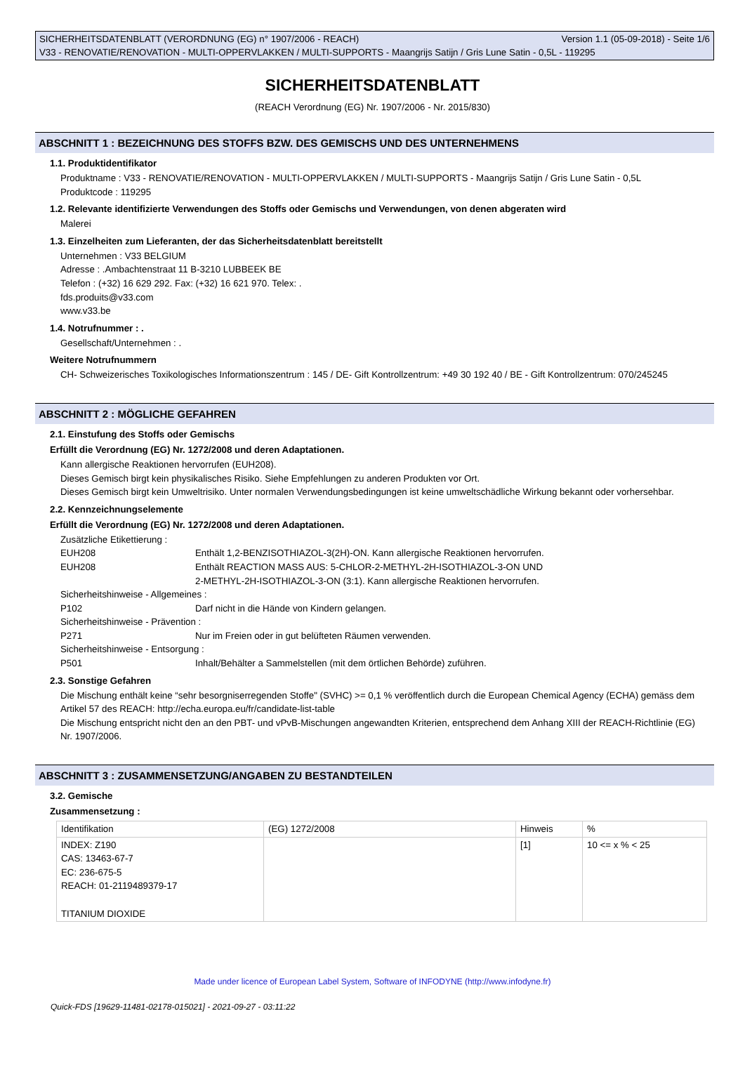SICHERHEITSDATENBLATT (VERORDNUNG (EG) n° 1907/2006 - REACH) Version 1.1 (05-09-2018) - Seite 1/6
V33 - RENOVATIE/RENOVATION - MULTI-OPPERVLAKKEN / MULTI-SUPPORTS - Maangrijs Satijn / Gris Lune Satin - 0,5L - 119295
SICHERHEITSDATENBLATT
(REACH Verordnung (EG) Nr. 1907/2006 - Nr. 2015/830)
ABSCHNITT 1 : BEZEICHNUNG DES STOFFS BZW. DES GEMISCHS UND DES UNTERNEHMENS
1.1. Produktidentifikator
Produktname : V33 - RENOVATIE/RENOVATION - MULTI-OPPERVLAKKEN / MULTI-SUPPORTS - Maangrijs Satijn / Gris Lune Satin - 0,5L
Produktcode : 119295
1.2. Relevante identifizierte Verwendungen des Stoffs oder Gemischs und Verwendungen, von denen abgeraten wird
Malerei
1.3. Einzelheiten zum Lieferanten, der das Sicherheitsdatenblatt bereitstellt
Unternehmen : V33 BELGIUM
Adresse : .Ambachtenstraat 11 B-3210 LUBBEEK BE
Telefon : (+32) 16 629 292. Fax: (+32) 16 621 970. Telex: .
fds.produits@v33.com
www.v33.be
1.4. Notrufnummer : .
Gesellschaft/Unternehmen : .
Weitere Notrufnummern
CH- Schweizerisches Toxikologisches Informationszentrum : 145 / DE- Gift Kontrollzentrum: +49 30 192 40 / BE - Gift Kontrollzentrum: 070/245245
ABSCHNITT 2 : MÖGLICHE GEFAHREN
2.1. Einstufung des Stoffs oder Gemischs
Erfüllt die Verordnung (EG) Nr. 1272/2008 und deren Adaptationen.
Kann allergische Reaktionen hervorrufen (EUH208).
Dieses Gemisch birgt kein physikalisches Risiko. Siehe Empfehlungen zu anderen Produkten vor Ort.
Dieses Gemisch birgt kein Umweltrisiko. Unter normalen Verwendungsbedingungen ist keine umweltschädliche Wirkung bekannt oder vorhersehbar.
2.2. Kennzeichnungselemente
Erfüllt die Verordnung (EG) Nr. 1272/2008 und deren Adaptationen.
Zusätzliche Etikettierung :
EUH208 Enthält 1,2-BENZISOTHIAZOL-3(2H)-ON. Kann allergische Reaktionen hervorrufen.
EUH208 Enthält REACTION MASS AUS: 5-CHLOR-2-METHYL-2H-ISOTHIAZOL-3-ON UND
2-METHYL-2H-ISOTHIAZOL-3-ON (3:1). Kann allergische Reaktionen hervorrufen.
Sicherheitshinweise - Allgemeines :
P102 Darf nicht in die Hände von Kindern gelangen.
Sicherheitshinweise - Prävention :
P271 Nur im Freien oder in gut belüfteten Räumen verwenden.
Sicherheitshinweise - Entsorgung :
P501 Inhalt/Behälter a Sammelstellen (mit dem örtlichen Behörde) zuführen.
2.3. Sonstige Gefahren
Die Mischung enthält keine “sehr besorgniserregenden Stoffe" (SVHC) >= 0,1 % veröffentlich durch die European Chemical Agency (ECHA) gemäss dem Artikel 57 des REACH: http://echa.europa.eu/fr/candidate-list-table
Die Mischung entspricht nicht den an den PBT- und vPvB-Mischungen angewandten Kriterien, entsprechend dem Anhang XIII der REACH-Richtlinie (EG) Nr. 1907/2006.
ABSCHNITT 3 : ZUSAMMENSETZUNG/ANGABEN ZU BESTANDTEILEN
3.2. Gemische
Zusammensetzung :
| Identifikation | (EG) 1272/2008 | Hinweis | % |
| INDEX: Z190 CAS: 13463-67-7 EC: 236-675-5 REACH: 01-2119489379-17 TITANIUM DIOXIDE | | [1] | 10 <= x % < 25 |
Made under licence of European Label System, Software of INFODYNE (http://www.infodyne.fr)
Quick-FDS [19629-11481-02178-015021] - 2021-09-27 - 03:11:22